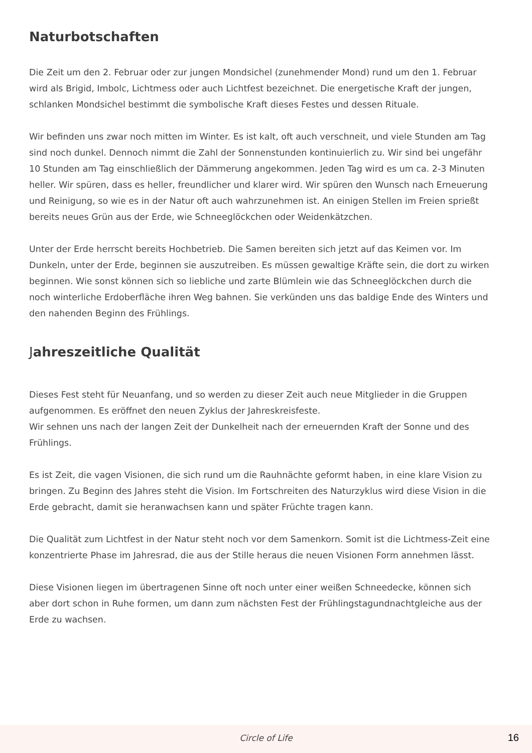Naturbotschaften
Die Zeit um den 2. Februar oder zur jungen Mondsichel (zunehmender Mond) rund um den 1. Februar wird als Brigid, Imbolc, Lichtmess oder auch Lichtfest bezeichnet. Die energetische Kraft der jungen, schlanken Mondsichel bestimmt die symbolische Kraft dieses Festes und dessen Rituale.
Wir befinden uns zwar noch mitten im Winter. Es ist kalt, oft auch verschneit, und viele Stunden am Tag sind noch dunkel. Dennoch nimmt die Zahl der Sonnenstunden kontinuierlich zu. Wir sind bei ungefähr 10 Stunden am Tag einschließlich der Dämmerung angekommen. Jeden Tag wird es um ca. 2-3 Minuten heller. Wir spüren, dass es heller, freundlicher und klarer wird. Wir spüren den Wunsch nach Erneuerung und Reinigung, so wie es in der Natur oft auch wahrzunehmen ist. An einigen Stellen im Freien sprießt bereits neues Grün aus der Erde, wie Schneeglöckchen oder Weidenkätzchen.
Unter der Erde herrscht bereits Hochbetrieb. Die Samen bereiten sich jetzt auf das Keimen vor. Im Dunkeln, unter der Erde, beginnen sie auszutreiben. Es müssen gewaltige Kräfte sein, die dort zu wirken beginnen. Wie sonst können sich so liebliche und zarte Blümlein wie das Schneeglöckchen durch die noch winterliche Erdoberfläche ihren Weg bahnen. Sie verkünden uns das baldige Ende des Winters und den nahenden Beginn des Frühlings.
Jahreszeitliche Qualität
Dieses Fest steht für Neuanfang, und so werden zu dieser Zeit auch neue Mitglieder in die Gruppen aufgenommen. Es eröffnet den neuen Zyklus der Jahreskreisfeste.
Wir sehnen uns nach der langen Zeit der Dunkelheit nach der erneuernden Kraft der Sonne und des Frühlings.
Es ist Zeit, die vagen Visionen, die sich rund um die Rauhnächte geformt haben, in eine klare Vision zu bringen. Zu Beginn des Jahres steht die Vision. Im Fortschreiten des Naturzyklus wird diese Vision in die Erde gebracht, damit sie heranwachsen kann und später Früchte tragen kann.
Die Qualität zum Lichtfest in der Natur steht noch vor dem Samenkorn. Somit ist die Lichtmess-Zeit eine konzentrierte Phase im Jahresrad, die aus der Stille heraus die neuen Visionen Form annehmen lässt.
Diese Visionen liegen im übertragenen Sinne oft noch unter einer weißen Schneedecke, können sich aber dort schon in Ruhe formen, um dann zum nächsten Fest der Frühlingstagundnachtgleiche aus der Erde zu wachsen.
Circle of Life 16